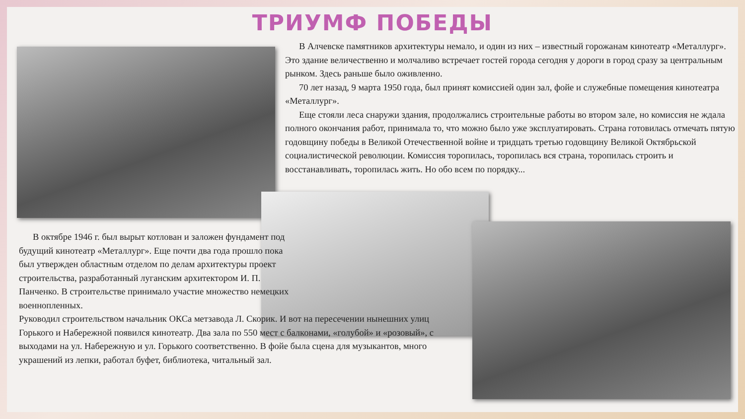ТРИУМФ ПОБЕДЫ
В Алчевске памятников архитектуры немало, и один из них – известный горожанам кинотеатр «Металлург». Это здание величественно и молчаливо встречает гостей города сегодня у дороги в город сразу за центральным рынком. Здесь раньше было оживленно.
70 лет назад, 9 марта 1950 года, был принят комиссией один зал, фойе и служебные помещения кинотеатра «Металлург».
Еще стояли леса снаружи здания, продолжались строительные работы во втором зале, но комиссия не ждала полного окончания работ, принимала то, что можно было уже эксплуатировать. Страна готовилась отмечать пятую годовщину победы в Великой Отечественной войне и тридцать третью годовщину Великой Октябрьской социалистической революции. Комиссия торопилась, торопилась вся страна, торопилась строить и восстанавливать, торопилась жить. Но обо всем по порядку...
В октябре 1946 г. был вырыт котлован и заложен фундамент под будущий кинотеатр «Металлург». Еще почти два года прошло пока был утвержден областным отделом по делам архитектуры проект строительства, разработанный луганским архитектором И. П. Панченко. В строительстве принимало участие множество немецких военнопленных.
Руководил строительством начальник ОКСа метзавода Л. Скорик. И вот на пересечении нынешних улиц Горького и Набережной появился кинотеатр. Два зала по 550 мест с балконами, «голубой» и «розовый», с выходами на ул. Набережную и ул. Горького соответственно. В фойе была сцена для музыкантов, много украшений из лепки, работал буфет, библиотека, читальный зал.